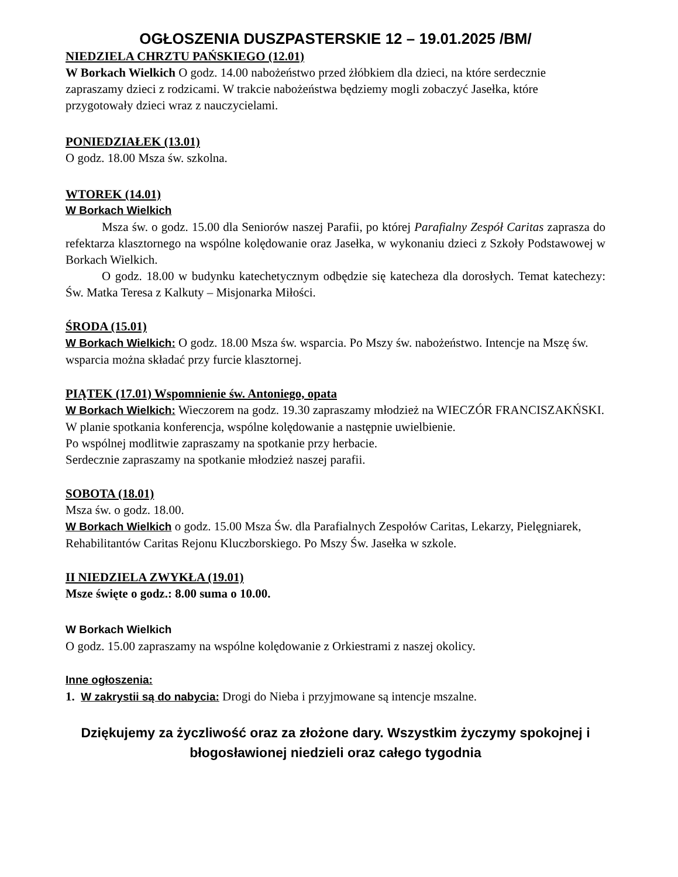OGŁOSZENIA DUSZPASTERSKIE 12 – 19.01.2025 /BM/
NIEDZIELA CHRZTU PAŃSKIEGO (12.01)
W Borkach Wielkich O godz. 14.00 nabożeństwo przed żłóbkiem dla dzieci, na które serdecznie zapraszamy dzieci z rodzicami. W trakcie nabożeństwa będziemy mogli zobaczyć Jasełka, które przygotowały dzieci wraz z nauczycielami.
PONIEDZIAŁEK (13.01)
O godz. 18.00 Msza św. szkolna.
WTOREK (14.01)
W Borkach Wielkich
Msza św. o godz. 15.00 dla Seniorów naszej Parafii, po której Parafialny Zespół Caritas zaprasza do refektarza klasztornego na wspólne kolędowanie oraz Jasełka, w wykonaniu dzieci z Szkoły Podstawowej w Borkach Wielkich.
O godz. 18.00 w budynku katechetycznym odbędzie się katecheza dla dorosłych. Temat katechezy: Św. Matka Teresa z Kalkuty – Misjonarka Miłości.
ŚRODA (15.01)
W Borkach Wielkich: O godz. 18.00 Msza św. wsparcia. Po Mszy św. nabożeństwo. Intencje na Mszę św. wsparcia można składać przy furcie klasztornej.
PIĄTEK (17.01) Wspomnienie św. Antoniego, opata
W Borkach Wielkich: Wieczorem na godz. 19.30 zapraszamy młodzież na WIECZÓR FRANCISZAKŃSKI.
W planie spotkania konferencja, wspólne kolędowanie a następnie uwielbienie.
Po wspólnej modlitwie zapraszamy na spotkanie przy herbacie.
Serdecznie zapraszamy na spotkanie młodzież naszej parafii.
SOBOTA (18.01)
Msza św. o godz. 18.00.
W Borkach Wielkich o godz. 15.00 Msza Św. dla Parafialnych Zespołów Caritas, Lekarzy, Pielęgniarek, Rehabilitantów Caritas Rejonu Kluczborskiego. Po Mszy Św. Jasełka w szkole.
II NIEDZIELA ZWYKŁA (19.01)
Msze święte o godz.: 8.00 suma o 10.00.
W Borkach Wielkich
O godz. 15.00 zapraszamy na wspólne kolędowanie z Orkiestrami z naszej okolicy.
Inne ogłoszenia:
1. W zakrystii są do nabycia: Drogi do Nieba i przyjmowane są intencje mszalne.
Dziękujemy za życzliwość oraz za złożone dary. Wszystkim życzymy spokojnej i błogosławionej niedzieli oraz całego tygodnia